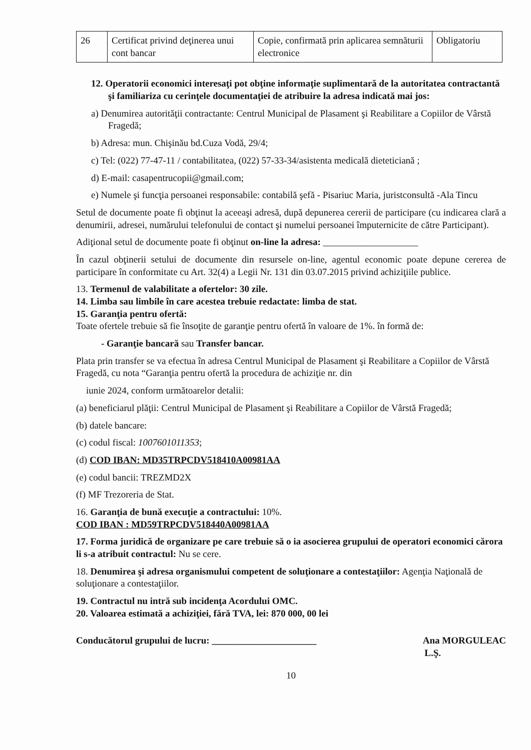| 26 | Certificat privind deţinerea unui cont bancar | Copie, confirmată prin aplicarea semnăturii electronice | Obligatoriu |
12. Operatorii economici interesaţi pot obţine informaţie suplimentară de la autoritatea contractantă şi familiariza cu cerinţele documentaţiei de atribuire la adresa indicată mai jos:
a) Denumirea autorităţii contractante: Centrul Municipal de Plasament şi Reabilitare a Copiilor de Vârstă Fragedă;
b) Adresa: mun. Chişinău bd.Cuza Vodă, 29/4;
c) Tel: (022) 77-47-11 / contabilitatea, (022) 57-33-34/asistenta medicală dieteticiană ;
d) E-mail: casapentrucopii@gmail.com;
e) Numele şi funcţia persoanei responsabile: contabilă şefă - Pisariuc Maria, juristconsultă -Ala Tincu
Setul de documente poate fi obţinut la aceeaşi adresă, după depunerea cererii de participare (cu indicarea clară a denumirii, adresei, numărului telefonului de contact şi numelui persoanei împuternicite de către Participant).
Adiţional setul de documente poate fi obţinut on-line la adresa: ____________________
În cazul obţinerii setului de documente din resursele on-line, agentul economic poate depune cererea de participare în conformitate cu Art. 32(4) a Legii Nr. 131 din 03.07.2015 privind achiziţiile publice.
13. Termenul de valabilitate a ofertelor: 30 zile.
14. Limba sau limbile în care acestea trebuie redactate: limba de stat.
15. Garanţia pentru ofertă:
Toate ofertele trebuie să fie însoţite de garanţie pentru ofertă în valoare de 1%. în formă de:
- Garanţie bancară sau Transfer bancar.
Plata prin transfer se va efectua în adresa Centrul Municipal de Plasament şi Reabilitare a Copiilor de Vârstă Fragedă, cu nota “Garanţia pentru ofertă la procedura de achiziţie nr. din
iunie 2024, conform următoarelor detalii:
(a) beneficiarul plăţii: Centrul Municipal de Plasament şi Reabilitare a Copiilor de Vârstă Fragedă;
(b) datele bancare:
(c) codul fiscal: 1007601011353;
(d) COD IBAN: MD35TRPCDV518410A00981AA
(e) codul bancii: TREZMD2X
(f) MF Trezoreria de Stat.
16. Garanţia de bună execuţie a contractului: 10%.
COD IBAN : MD59TRPCDV518440A00981AA
17. Forma juridică de organizare pe care trebuie să o ia asocierea grupului de operatori economici cărora li s-a atribuit contractul: Nu se cere.
18. Denumirea şi adresa organismului competent de soluţionare a contestaţiilor: Agenţia Naţională de soluţionare a contestaţiilor.
19. Contractul nu intră sub incidenţa Acordului OMC.
20. Valoarea estimată a achiziţiei, fără TVA, lei: 870 000, 00 lei
Conducătorul grupului de lucru: ______________________ Ana MORGULEAC
L.Ş.
10